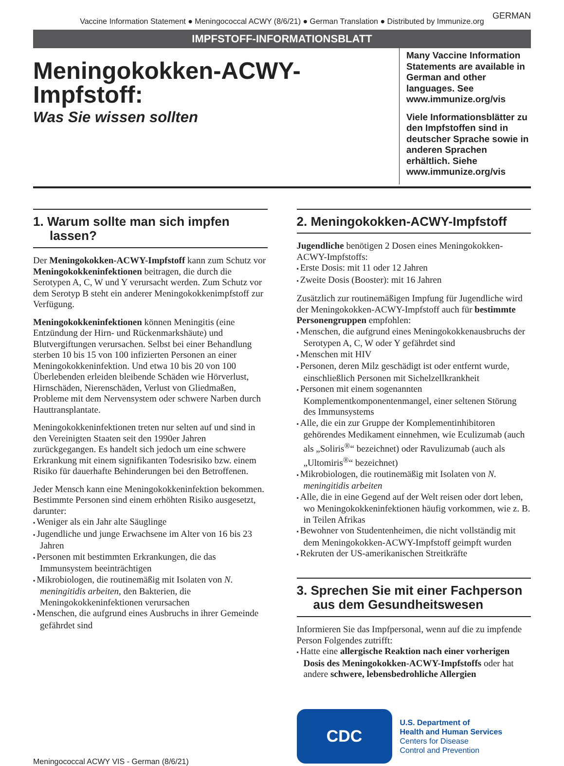GERMAN
Vaccine Information Statement ● Meningococcal ACWY (8/6/21) ● German Translation ● Distributed by Immunize.org
IMPFSTOFF-INFORMATIONSBLATT
Meningokokken-ACWY-Impfstoff:
Was Sie wissen sollten
Many Vaccine Information Statements are available in German and other languages. See www.immunize.org/vis
Viele Informationsblätter zu den Impfstoffen sind in deutscher Sprache sowie in anderen Sprachen erhältlich. Siehe www.immunize.org/vis
1. Warum sollte man sich impfen lassen?
Der Meningokokken-ACWY-Impfstoff kann zum Schutz vor Meningokokkeninfektionen beitragen, die durch die Serotypen A, C, W und Y verursacht werden. Zum Schutz vor dem Serotyp B steht ein anderer Meningokokkenimpfstoff zur Verfügung.
Meningokokkeninfektionen können Meningitis (eine Entzündung der Hirn- und Rückenmarkshäute) und Blutvergiftungen verursachen. Selbst bei einer Behandlung sterben 10 bis 15 von 100 infizierten Personen an einer Meningokokkeninfektion. Und etwa 10 bis 20 von 100 Überlebenden erleiden bleibende Schäden wie Hörverlust, Hirnschäden, Nierenschäden, Verlust von Gliedmaßen, Probleme mit dem Nervensystem oder schwere Narben durch Hauttransplantate.
Meningokokkeninfektionen treten nur selten auf und sind in den Vereinigten Staaten seit den 1990er Jahren zurückgegangen. Es handelt sich jedoch um eine schwere Erkrankung mit einem signifikanten Todesrisiko bzw. einem Risiko für dauerhafte Behinderungen bei den Betroffenen.
Jeder Mensch kann eine Meningokokkeninfektion bekommen. Bestimmte Personen sind einem erhöhten Risiko ausgesetzt, darunter:
Weniger als ein Jahr alte Säuglinge
Jugendliche und junge Erwachsene im Alter von 16 bis 23 Jahren
Personen mit bestimmten Erkrankungen, die das Immunsystem beeinträchtigen
Mikrobiologen, die routinemäßig mit Isolaten von N. meningitidis arbeiten, den Bakterien, die Meningokokkeninfektionen verursachen
Menschen, die aufgrund eines Ausbruchs in ihrer Gemeinde gefährdet sind
Meningococcal ACWY VIS - German (8/6/21)
2. Meningokokken-ACWY-Impfstoff
Jugendliche benötigen 2 Dosen eines Meningokokken-ACWY-Impfstoffs:
Erste Dosis: mit 11 oder 12 Jahren
Zweite Dosis (Booster): mit 16 Jahren
Zusätzlich zur routinemäßigen Impfung für Jugendliche wird der Meningokokken-ACWY-Impfstoff auch für bestimmte Personengruppen empfohlen:
Menschen, die aufgrund eines Meningokokkenausbruchs der Serotypen A, C, W oder Y gefährdet sind
Menschen mit HIV
Personen, deren Milz geschädigt ist oder entfernt wurde, einschließlich Personen mit Sichelzellkrankheit
Personen mit einem sogenannten Komplementkomponentenmangel, einer seltenen Störung des Immunsystems
Alle, die ein zur Gruppe der Komplementinhibitoren gehörendes Medikament einnehmen, wie Eculizumab (auch als „Soliris<sup>®</sup>“ bezeichnet) oder Ravulizumab (auch als „Ultomiris<sup>®</sup>“ bezeichnet)
Mikrobiologen, die routinemäßig mit Isolaten von N. meningitidis arbeiten
Alle, die in eine Gegend auf der Welt reisen oder dort leben, wo Meningokokkeninfektionen häufig vorkommen, wie z. B. in Teilen Afrikas
Bewohner von Studentenheimen, die nicht vollständig mit dem Meningokokken-ACWY-Impfstoff geimpft wurden
Rekruten der US-amerikanischen Streitkräfte
3. Sprechen Sie mit einer Fachperson aus dem Gesundheitswesen
Informieren Sie das Impfpersonal, wenn auf die zu impfende Person Folgendes zutrifft:
Hatte eine allergische Reaktion nach einer vorherigen Dosis des Meningokokken-ACWY-Impfstoffs oder hat andere schwere, lebensbedrohliche Allergien
CDC
U.S. Department of
Health and Human Services
Centers for Disease
Control and Prevention